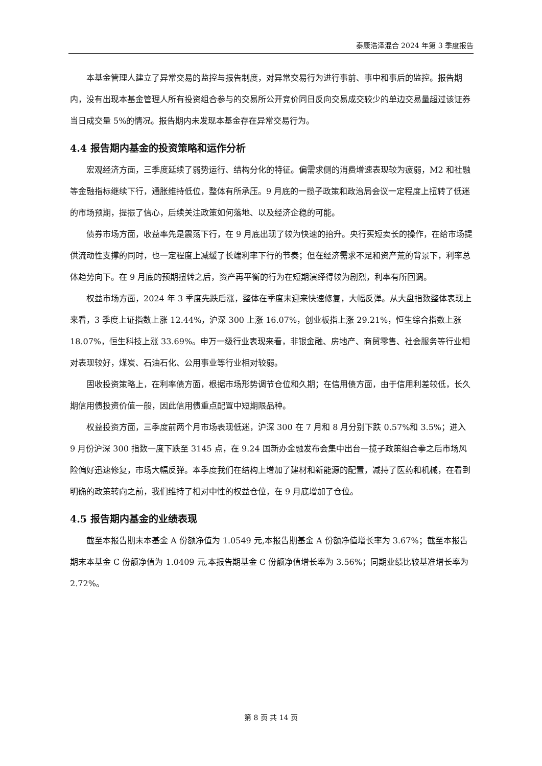泰康浩泽混合 2024 年第 3 季度报告
本基金管理人建立了异常交易的监控与报告制度，对异常交易行为进行事前、事中和事后的监控。报告期内，没有出现本基金管理人所有投资组合参与的交易所公开竞价同日反向交易成交较少的单边交易量超过该证券当日成交量 5%的情况。报告期内未发现本基金存在异常交易行为。
4.4 报告期内基金的投资策略和运作分析
宏观经济方面，三季度延续了弱势运行、结构分化的特征。偏需求侧的消费增速表现较为疲弱，M2 和社融等金融指标继续下行，通胀维持低位，整体有所承压。9 月底的一揽子政策和政治局会议一定程度上扭转了低迷的市场预期，提振了信心，后续关注政策如何落地、以及经济企稳的可能。
债券市场方面，收益率先是震荡下行，在 9 月底出现了较为快速的抬升。央行买短卖长的操作，在给市场提供流动性支撑的同时，也一定程度上减缓了长端利率下行的节奏；但在经济需求不足和资产荒的背景下，利率总体趋势向下。在 9 月底的预期扭转之后，资产再平衡的行为在短期演绎得较为剧烈，利率有所回调。
权益市场方面，2024 年 3 季度先跌后涨，整体在季度末迎来快速修复，大幅反弹。从大盘指数整体表现上来看，3 季度上证指数上涨 12.44%，沪深 300 上涨 16.07%，创业板指上涨 29.21%，恒生综合指数上涨 18.07%，恒生科技上涨 33.69%。申万一级行业表现来看，非银金融、房地产、商贸零售、社会服务等行业相对表现较好，煤炭、石油石化、公用事业等行业相对较弱。
固收投资策略上，在利率债方面，根据市场形势调节仓位和久期；在信用债方面，由于信用利差较低，长久期信用债投资价值一般，因此信用债重点配置中短期限品种。
权益投资方面，三季度前两个月市场表现低迷，沪深 300 在 7 月和 8 月分别下跌 0.57%和 3.5%；进入 9 月份沪深 300 指数一度下跌至 3145 点，在 9.24 国新办金融发布会集中出台一揽子政策组合拳之后市场风险偏好迅速修复，市场大幅反弹。本季度我们在结构上增加了建材和新能源的配置，减持了医药和机械，在看到明确的政策转向之前，我们维持了相对中性的权益仓位，在 9 月底增加了仓位。
4.5 报告期内基金的业绩表现
截至本报告期末本基金 A 份额净值为 1.0549 元,本报告期基金 A 份额净值增长率为 3.67%；截至本报告期末本基金 C 份额净值为 1.0409 元,本报告期基金 C 份额净值增长率为 3.56%；同期业绩比较基准增长率为 2.72%。
第 8 页 共 14 页